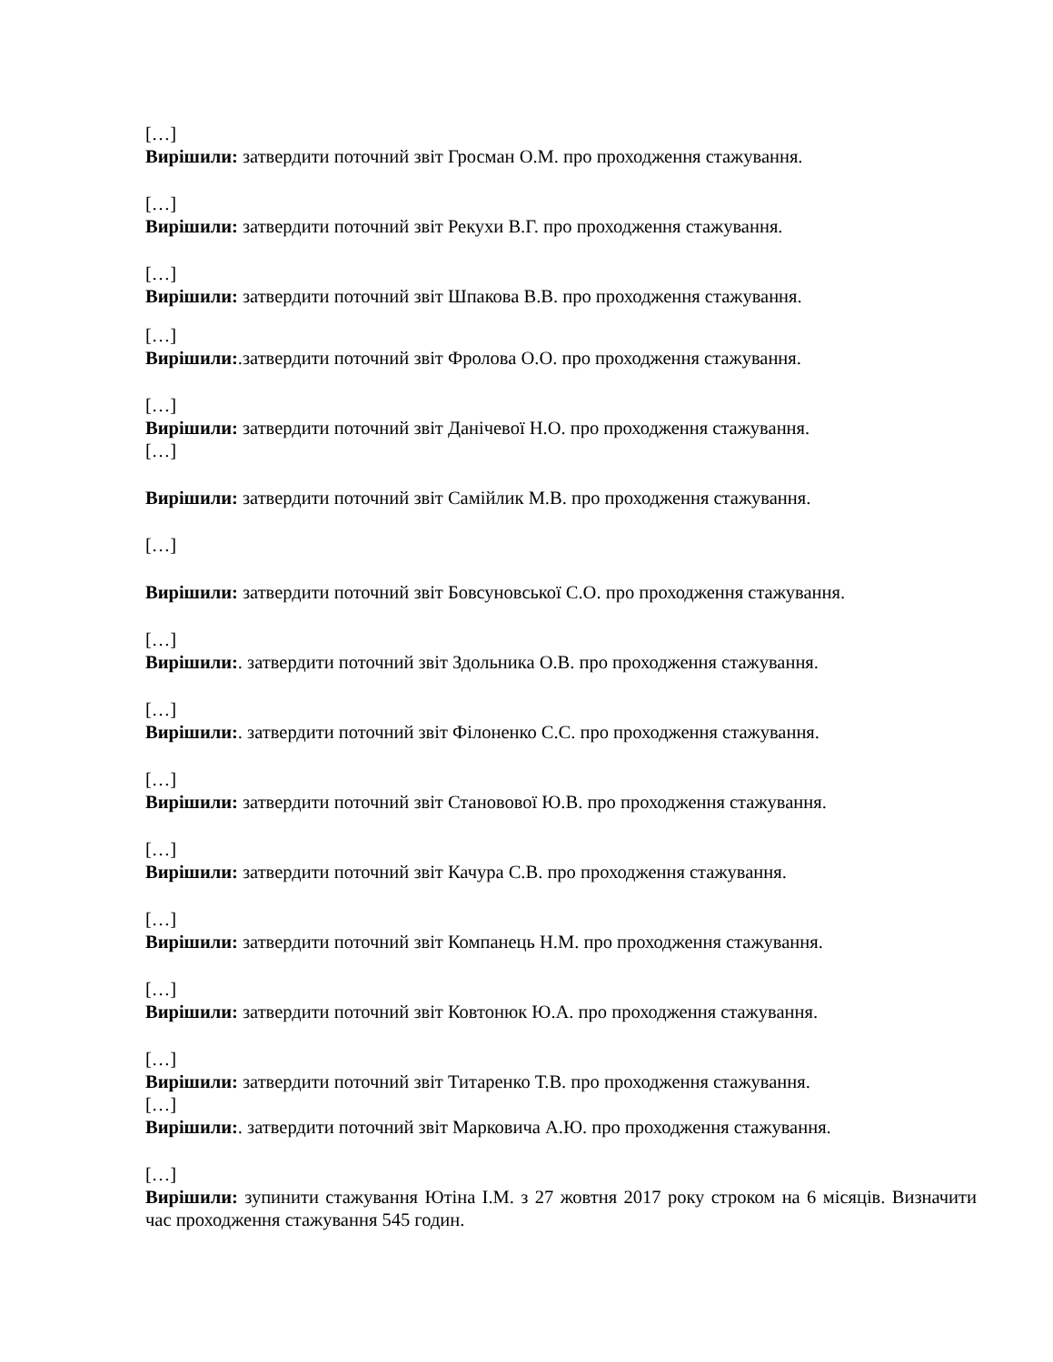[…]
Вирішили: затвердити поточний звіт Гросман О.М. про проходження стажування.
[…]
Вирішили: затвердити поточний звіт Рекухи В.Г. про проходження стажування.
[…]
Вирішили: затвердити поточний звіт Шпакова В.В. про проходження стажування.
[…]
Вирішили:.затвердити поточний звіт Фролова О.О. про проходження стажування.
[…]
Вирішили: затвердити поточний звіт Данічевої Н.О. про проходження стажування.
[…]
Вирішили: затвердити поточний звіт Самійлик М.В. про проходження стажування.
[…]
Вирішили: затвердити поточний звіт Бовсуновської С.О. про проходження стажування.
[…]
Вирішили:. затвердити поточний звіт Здольника О.В. про проходження стажування.
[…]
Вирішили:. затвердити поточний звіт Філоненко С.С. про проходження стажування.
[…]
Вирішили: затвердити поточний звіт Становової Ю.В. про проходження стажування.
[…]
Вирішили: затвердити поточний звіт Качура С.В. про проходження стажування.
[…]
Вирішили: затвердити поточний звіт Компанець Н.М. про проходження стажування.
[…]
Вирішили: затвердити поточний звіт Ковтонюк Ю.А. про проходження стажування.
[…]
Вирішили: затвердити поточний звіт Титаренко Т.В. про проходження стажування.
[…]
Вирішили:. затвердити поточний звіт Марковича А.Ю. про проходження стажування.
[…]
Вирішили: зупинити стажування Ютіна І.М. з 27 жовтня 2017 року строком на 6 місяців. Визначити час проходження стажування 545 годин.